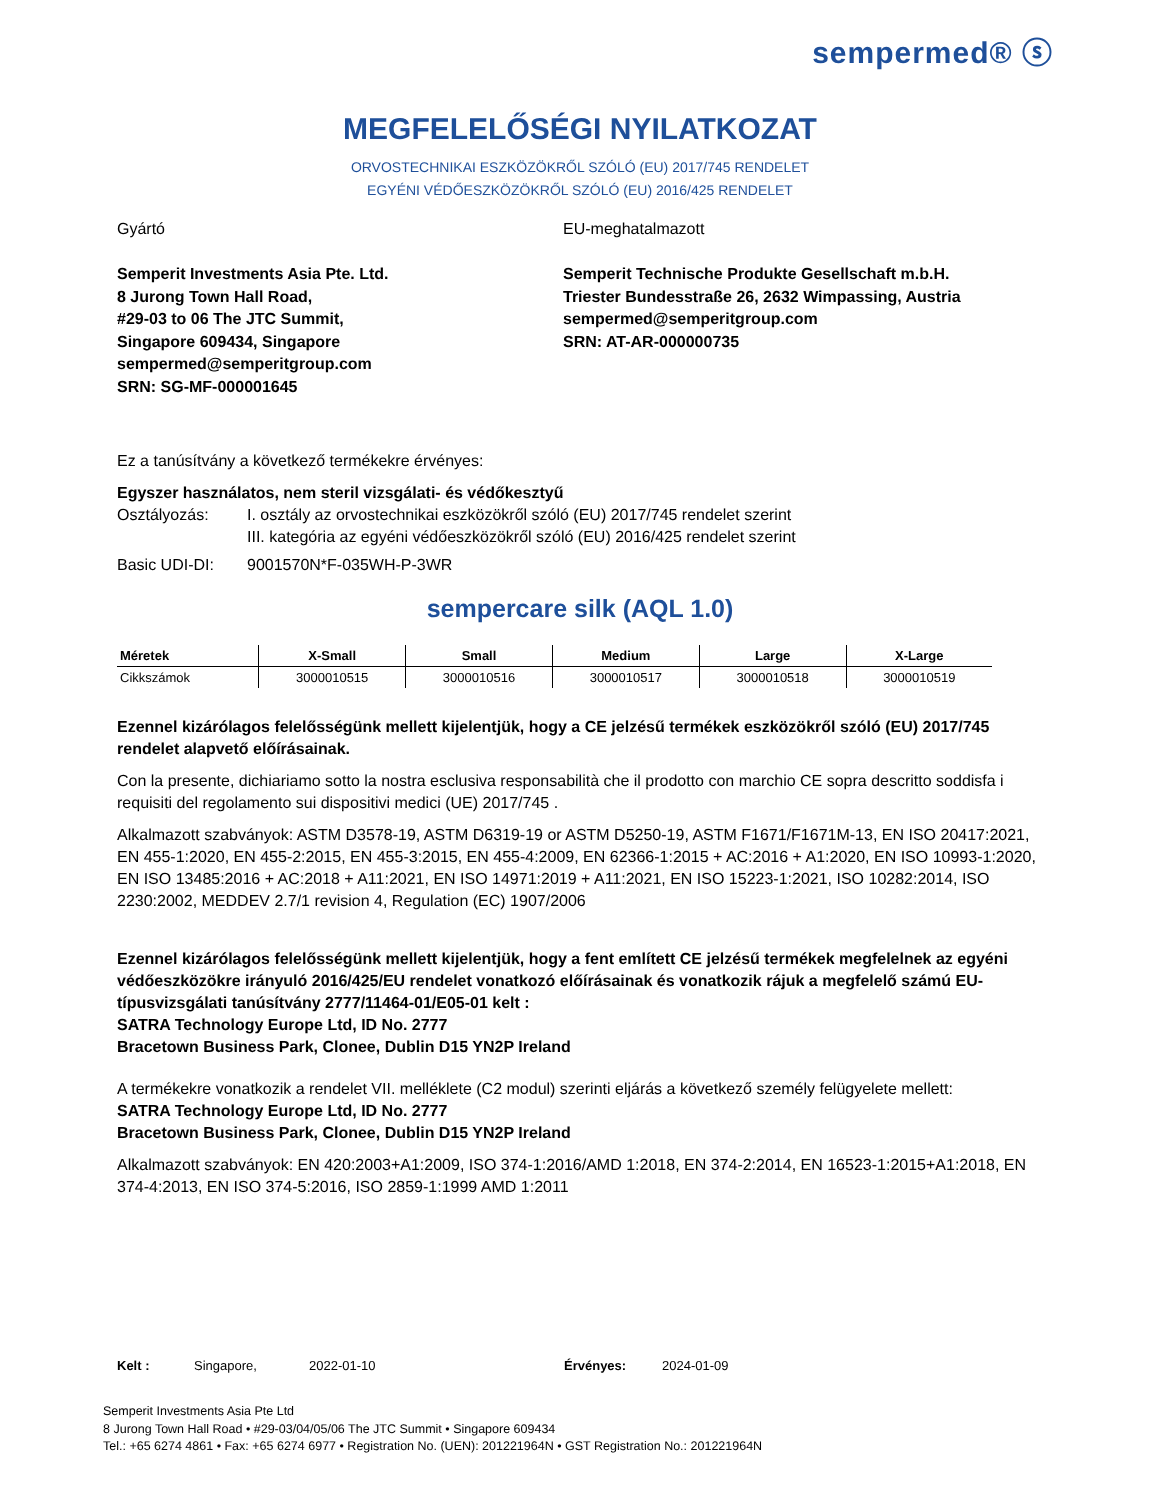sempermed® ⓢ
MEGFELELŐSÉGI NYILATKOZAT
ORVOSTECHNIKAI ESZKÖZÖKRŐL SZÓLÓ (EU) 2017/745 RENDELET
EGYÉNI VÉDŐESZKÖZÖKRŐL SZÓLÓ (EU) 2016/425 RENDELET
Gyártó
Semperit Investments Asia Pte. Ltd.
8 Jurong Town Hall Road,
#29-03 to 06 The JTC Summit,
Singapore 609434, Singapore
sempermed@semperitgroup.com
SRN: SG-MF-000001645
EU-meghatalmazott
Semperit Technische Produkte Gesellschaft m.b.H.
Triester Bundesstraße 26, 2632 Wimpassing, Austria
sempermed@semperitgroup.com
SRN: AT-AR-000000735
Ez a tanúsítvány a következő termékekre érvényes:
Egyszer használatos, nem steril vizsgálati- és védőkesztyű
Osztályozás: I. osztály az orvostechnikai eszközökről szóló (EU) 2017/745 rendelet szerint
III. kategória az egyéni védőeszközökről szóló (EU) 2016/425 rendelet szerint
Basic UDI-DI: 9001570N*F-035WH-P-3WR
sempercare silk (AQL 1.0)
| Méretek | X-Small | Small | Medium | Large | X-Large |
| --- | --- | --- | --- | --- | --- |
| Cikkszámok | 3000010515 | 3000010516 | 3000010517 | 3000010518 | 3000010519 |
Ezennel kizárólagos felelősségünk mellett kijelentjük, hogy a CE jelzésű termékek eszközökről szóló (EU) 2017/745 rendelet alapvető előírásainak.
Con la presente, dichiariamo sotto la nostra esclusiva responsabilità che il prodotto con marchio CE sopra descritto soddisfa i requisiti del regolamento sui dispositivi medici (UE) 2017/745 .
Alkalmazott szabványok: ASTM D3578-19, ASTM D6319-19 or ASTM D5250-19, ASTM F1671/F1671M-13, EN ISO 20417:2021, EN 455-1:2020, EN 455-2:2015, EN 455-3:2015, EN 455-4:2009, EN 62366-1:2015 + AC:2016 + A1:2020, EN ISO 10993-1:2020, EN ISO 13485:2016 + AC:2018 + A11:2021, EN ISO 14971:2019 + A11:2021, EN ISO 15223-1:2021, ISO 10282:2014, ISO 2230:2002, MEDDEV 2.7/1 revision 4, Regulation (EC) 1907/2006
Ezennel kizárólagos felelősségünk mellett kijelentjük, hogy a fent említett CE jelzésű termékek megfelelnek az egyéni védőeszközökre irányuló 2016/425/EU rendelet vonatkozó előírásainak és vonatkozik rájuk a megfelelő számú EU-típusvizsgálati tanúsítvány 2777/11464-01/E05-01 kelt :
SATRA Technology Europe Ltd, ID No. 2777
Bracetown Business Park, Clonee, Dublin D15 YN2P Ireland
A termékekre vonatkozik a rendelet VII. melléklete (C2 modul) szerinti eljárás a következő személy felügyelete mellett:
SATRA Technology Europe Ltd, ID No. 2777
Bracetown Business Park, Clonee, Dublin D15 YN2P Ireland
Alkalmazott szabványok: EN 420:2003+A1:2009, ISO 374-1:2016/AMD 1:2018, EN 374-2:2014, EN 16523-1:2015+A1:2018, EN 374-4:2013, EN ISO 374-5:2016, ISO 2859-1:1999 AMD 1:2011
Kelt : Singapore, 2022-01-10 Érvényes: 2024-01-09
Semperit Investments Asia Pte Ltd
8 Jurong Town Hall Road • #29-03/04/05/06 The JTC Summit • Singapore 609434
Tel.: +65 6274 4861 • Fax: +65 6274 6977 • Registration No. (UEN): 201221964N • GST Registration No.: 201221964N